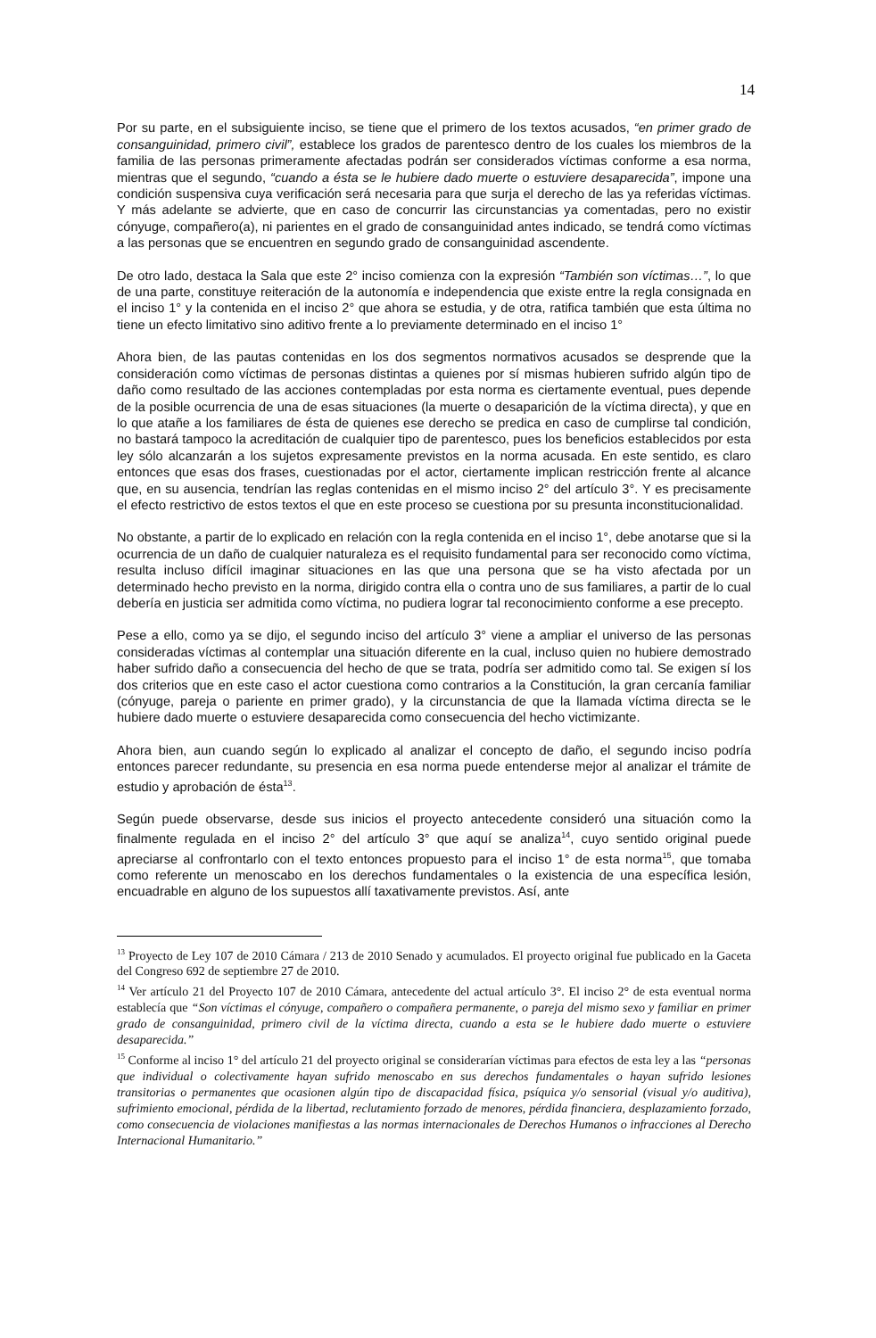14
Por su parte, en el subsiguiente inciso, se tiene que el primero de los textos acusados, “en primer grado de consanguinidad, primero civil”, establece los grados de parentesco dentro de los cuales los miembros de la familia de las personas primeramente afectadas podrán ser considerados víctimas conforme a esa norma, mientras que el segundo, “cuando a ésta se le hubiere dado muerte o estuviere desaparecida”, impone una condición suspensiva cuya verificación será necesaria para que surja el derecho de las ya referidas víctimas. Y más adelante se advierte, que en caso de concurrir las circunstancias ya comentadas, pero no existir cónyuge, compañero(a), ni parientes en el grado de consanguinidad antes indicado, se tendrá como víctimas a las personas que se encuentren en segundo grado de consanguinidad ascendente.
De otro lado, destaca la Sala que este 2° inciso comienza con la expresión “También son víctimas…”, lo que de una parte, constituye reiteración de la autonomía e independencia que existe entre la regla consignada en el inciso 1° y la contenida en el inciso 2° que ahora se estudia, y de otra, ratifica también que esta última no tiene un efecto limitativo sino aditivo frente a lo previamente determinado en el inciso 1°
Ahora bien, de las pautas contenidas en los dos segmentos normativos acusados se desprende que la consideración como víctimas de personas distintas a quienes por sí mismas hubieren sufrido algún tipo de daño como resultado de las acciones contempladas por esta norma es ciertamente eventual, pues depende de la posible ocurrencia de una de esas situaciones (la muerte o desaparición de la víctima directa), y que en lo que atañe a los familiares de ésta de quienes ese derecho se predica en caso de cumplirse tal condición, no bastará tampoco la acreditación de cualquier tipo de parentesco, pues los beneficios establecidos por esta ley sólo alcanzarán a los sujetos expresamente previstos en la norma acusada. En este sentido, es claro entonces que esas dos frases, cuestionadas por el actor, ciertamente implican restricción frente al alcance que, en su ausencia, tendrían las reglas contenidas en el mismo inciso 2° del artículo 3°. Y es precisamente el efecto restrictivo de estos textos el que en este proceso se cuestiona por su presunta inconstitucionalidad.
No obstante, a partir de lo explicado en relación con la regla contenida en el inciso 1°, debe anotarse que si la ocurrencia de un daño de cualquier naturaleza es el requisito fundamental para ser reconocido como víctima, resulta incluso difícil imaginar situaciones en las que una persona que se ha visto afectada por un determinado hecho previsto en la norma, dirigido contra ella o contra uno de sus familiares, a partir de lo cual debería en justicia ser admitida como víctima, no pudiera lograr tal reconocimiento conforme a ese precepto.
Pese a ello, como ya se dijo, el segundo inciso del artículo 3° viene a ampliar el universo de las personas consideradas víctimas al contemplar una situación diferente en la cual, incluso quien no hubiere demostrado haber sufrido daño a consecuencia del hecho de que se trata, podría ser admitido como tal. Se exigen sí los dos criterios que en este caso el actor cuestiona como contrarios a la Constitución, la gran cercanía familiar (cónyuge, pareja o pariente en primer grado), y la circunstancia de que la llamada víctima directa se le hubiere dado muerte o estuviere desaparecida como consecuencia del hecho victimizante.
Ahora bien, aun cuando según lo explicado al analizar el concepto de daño, el segundo inciso podría entonces parecer redundante, su presencia en esa norma puede entenderse mejor al analizar el trámite de estudio y aprobación de ésta<sup>13</sup>.
Según puede observarse, desde sus inicios el proyecto antecedente consideró una situación como la finalmente regulada en el inciso 2° del artículo 3° que aquí se analiza<sup>14</sup>, cuyo sentido original puede apreciarse al confrontarlo con el texto entonces propuesto para el inciso 1° de esta norma<sup>15</sup>, que tomaba como referente un menoscabo en los derechos fundamentales o la existencia de una específica lesión, encuadrable en alguno de los supuestos allí taxativamente previstos. Así, ante
<sup>13</sup> Proyecto de Ley 107 de 2010 Cámara / 213 de 2010 Senado y acumulados. El proyecto original fue publicado en la Gaceta del Congreso 692 de septiembre 27 de 2010.
<sup>14</sup> Ver artículo 21 del Proyecto 107 de 2010 Cámara, antecedente del actual artículo 3°. El inciso 2° de esta eventual norma establecía que “Son víctimas el cónyuge, compañero o compañera permanente, o pareja del mismo sexo y familiar en primer grado de consanguinidad, primero civil de la víctima directa, cuando a esta se le hubiere dado muerte o estuviere desaparecida.”
<sup>15</sup> Conforme al inciso 1° del artículo 21 del proyecto original se considerarían víctimas para efectos de esta ley a las “personas que individual o colectivamente hayan sufrido menoscabo en sus derechos fundamentales o hayan sufrido lesiones transitorias o permanentes que ocasionen algún tipo de discapacidad física, psíquica y/o sensorial (visual y/o auditiva), sufrimiento emocional, pérdida de la libertad, reclutamiento forzado de menores, pérdida financiera, desplazamiento forzado, como consecuencia de violaciones manifiestas a las normas internacionales de Derechos Humanos o infracciones al Derecho Internacional Humanitario.”